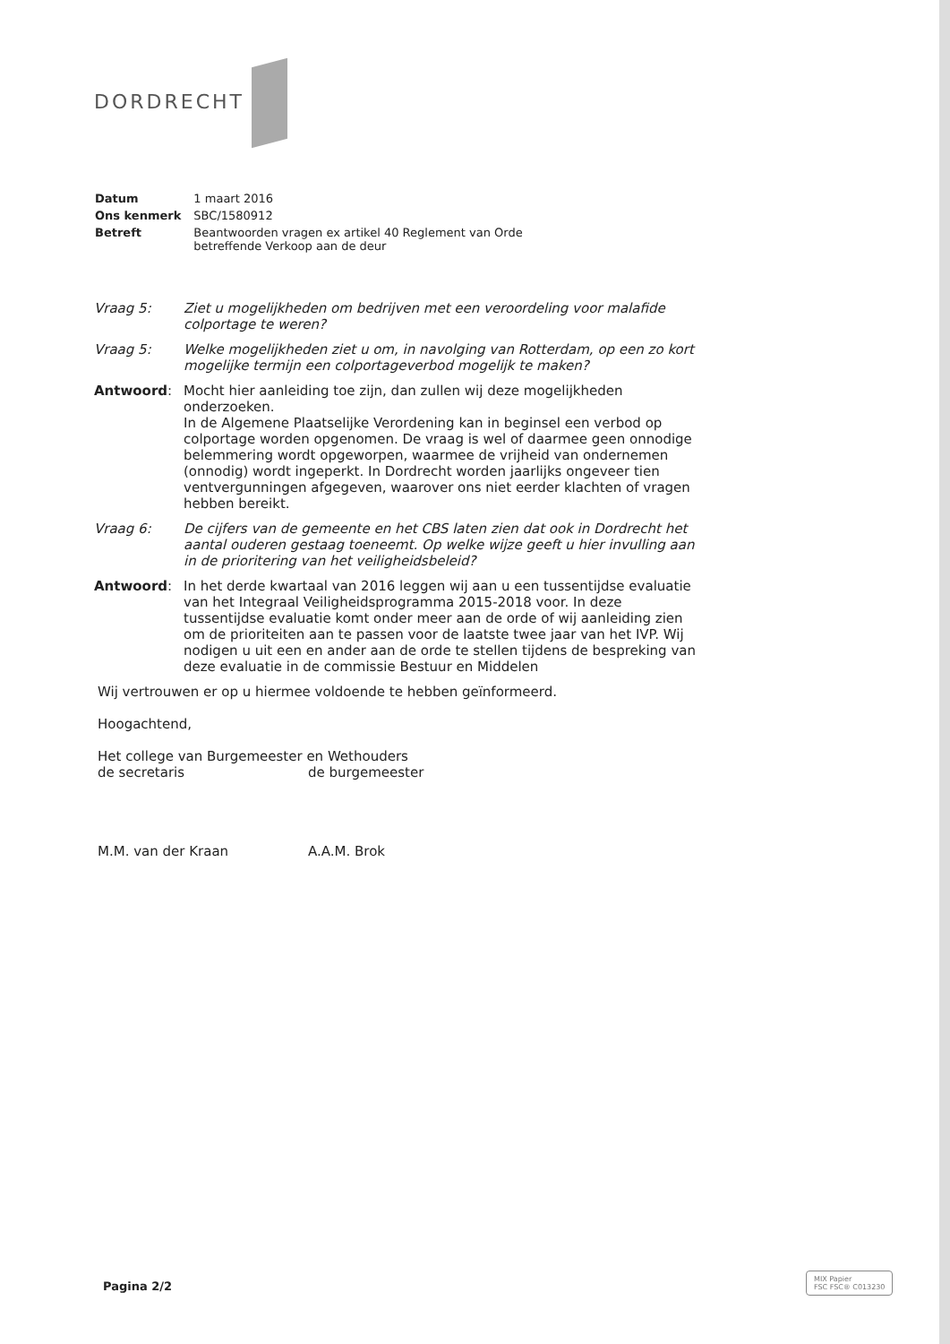DORDRECHT
| Datum | 1 maart 2016 |
| Ons kenmerk | SBC/1580912 |
| Betreft | Beantwoorden vragen ex artikel 40 Reglement van Orde betreffende Verkoop aan de deur |
| Vraag 5: | Ziet u mogelijkheden om bedrijven met een veroordeling voor malafide colportage te weren? |
| Vraag 5: | Welke mogelijkheden ziet u om, in navolging van Rotterdam, op een zo kort mogelijke termijn een colportageverbod mogelijk te maken? |
| Antwoord : | Mocht hier aanleiding toe zijn, dan zullen wij deze mogelijkheden onderzoeken. In de Algemene Plaatselijke Verordening kan in beginsel een verbod op colportage worden opgenomen. De vraag is wel of daarmee geen onnodige belemmering wordt opgeworpen, waarmee de vrijheid van ondernemen (onnodig) wordt ingeperkt. In Dordrecht worden jaarlijks ongeveer tien ventvergunningen afgegeven, waarover ons niet eerder klachten of vragen hebben bereikt. |
| Vraag 6: | De cijfers van de gemeente en het CBS laten zien dat ook in Dordrecht het aantal ouderen gestaag toeneemt. Op welke wijze geeft u hier invulling aan in de prioritering van het veiligheidsbeleid? |
| Antwoord : | In het derde kwartaal van 2016 leggen wij aan u een tussentijdse evaluatie van het Integraal Veiligheidsprogramma 2015-2018 voor. In deze tussentijdse evaluatie komt onder meer aan de orde of wij aanleiding zien om de prioriteiten aan te passen voor de laatste twee jaar van het IVP. Wij nodigen u uit een en ander aan de orde te stellen tijdens de bespreking van deze evaluatie in de commissie Bestuur en Middelen |
Wij vertrouwen er op u hiermee voldoende te hebben geïnformeerd.
Hoogachtend,
Het college van Burgemeester en Wethouders
de secretaris de burgemeester
M.M. van der Kraan A.A.M. Brok
Pagina 2/2
MIX Papier
FSC FSC® C013230